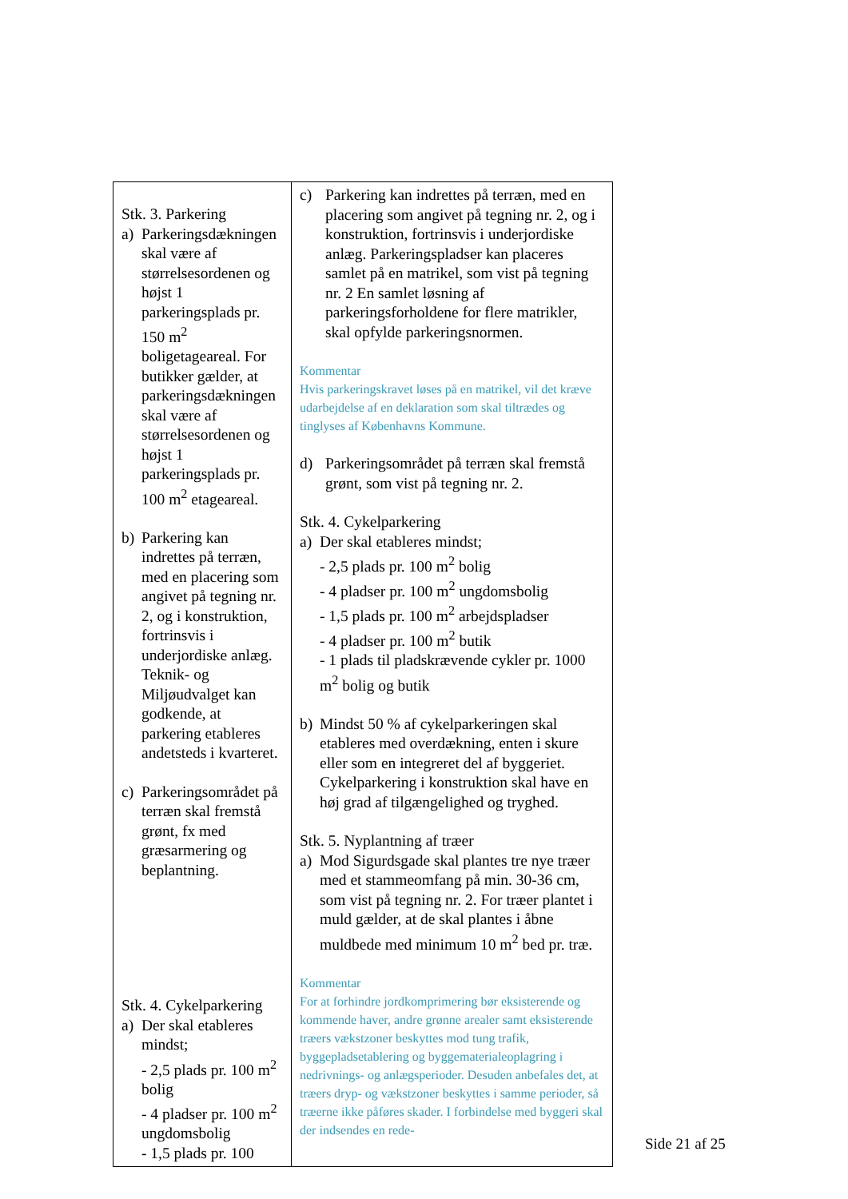| Stk. 3. Parkering a) Parkeringsdækningen skal være af størrelsesordenen og højst 1 parkeringsplads pr. 150 m<sup>2</sup> boligetageareal. For butikker gælder, at parkeringsdækningen skal være af størrelsesordenen og højst 1 parkeringsplads pr. 100 m<sup>2</sup> etageareal. b) Parkering kan indrettes på terræn, med en placering som angivet på tegning nr. 2, og i konstruktion, fortrinsvis i underjordiske anlæg. Teknik- og Miljøudvalget kan godkende, at parkering etableres andetsteds i kvarteret. c) Parkeringsområdet på terræn skal fremstå grønt, fx med græsarmering og beplantning. Stk. 4. Cykelparkering a) Der skal etableres mindst; - 2,5 plads pr. 100 m<sup>2</sup> bolig - 4 pladser pr. 100 m<sup>2</sup> ungdomsbolig - 1,5 plads pr. 100 | c) Parkering kan indrettes på terræn, med en placering som angivet på tegning nr. 2, og i konstruktion, fortrinsvis i underjordiske anlæg. Parkeringspladser kan placeres samlet på en matrikel, som vist på tegning nr. 2 En samlet løsning af parkeringsforholdene for flere matrikler, skal opfylde parkeringsnormen. Kommentar Hvis parkeringskravet løses på en matrikel, vil det kræve udarbejdelse af en deklaration som skal tiltrædes og tinglyses af Københavns Kommune. d) Parkeringsområdet på terræn skal fremstå grønt, som vist på tegning nr. 2. Stk. 4. Cykelparkering a) Der skal etableres mindst; - 2,5 plads pr. 100 m<sup>2</sup> bolig - 4 pladser pr. 100 m<sup>2</sup> ungdomsbolig - 1,5 plads pr. 100 m<sup>2</sup> arbejdspladser - 4 pladser pr. 100 m<sup>2</sup> butik - 1 plads til pladskrævende cykler pr. 1000 m<sup>2</sup> bolig og butik b) Mindst 50 % af cykelparkeringen skal etableres med overdækning, enten i skure eller som en integreret del af byggeriet. Cykelparkering i konstruktion skal have en høj grad af tilgængelighed og tryghed. Stk. 5. Nyplantning af træer a) Mod Sigurdsgade skal plantes tre nye træer med et stammeomfang på min. 30-36 cm, som vist på tegning nr. 2. For træer plantet i muld gælder, at de skal plantes i åbne muldbede med minimum 10 m<sup>2</sup> bed pr. træ. Kommentar For at forhindre jordkomprimering bør eksisterende og kommende haver, andre grønne arealer samt eksisterende træers vækstzoner beskyttes mod tung trafik, byggepladsetablering og byggematerialeoplagring i nedrivnings- og anlægsperioder. Desuden anbefales det, at træers dryp- og vækstzoner beskyttes i samme perioder, så træerne ikke påføres skader. I forbindelse med byggeri skal der indsendes en rede- |
Side 21 af 25